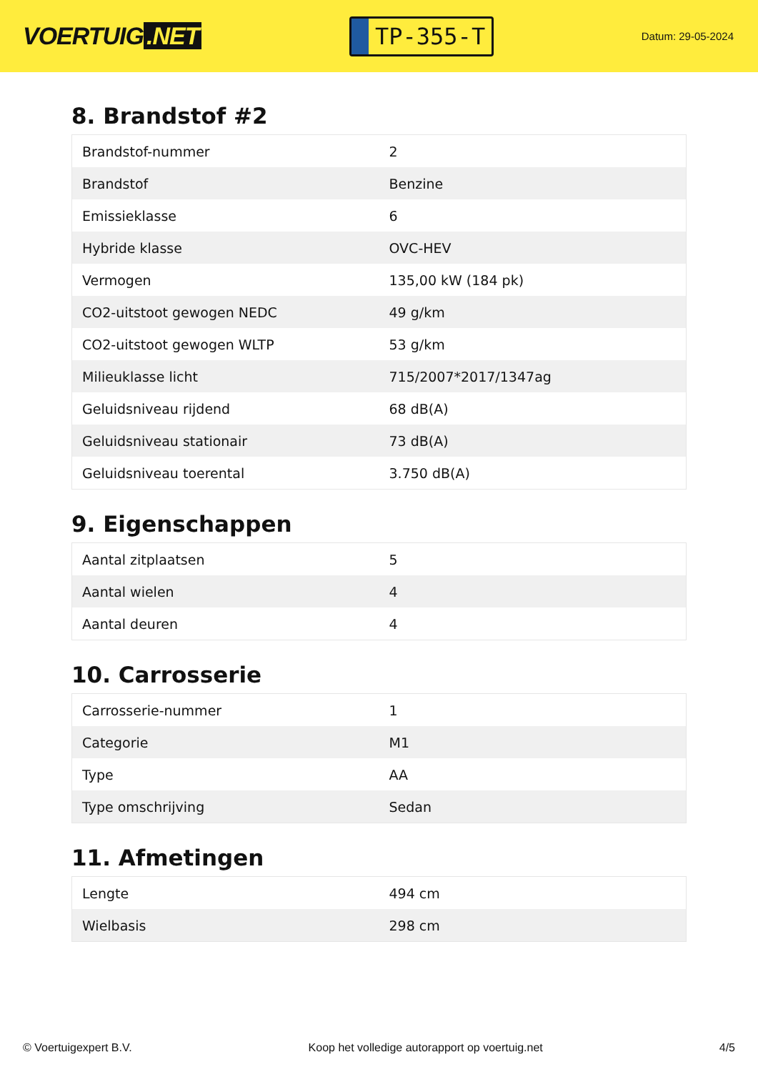VOERTUIG.NET
TP-355-T
Datum: 29-05-2024
8. Brandstof #2
| Brandstof-nummer | 2 |
| Brandstof | Benzine |
| Emissieklasse | 6 |
| Hybride klasse | OVC-HEV |
| Vermogen | 135,00 kW (184 pk) |
| CO2-uitstoot gewogen NEDC | 49 g/km |
| CO2-uitstoot gewogen WLTP | 53 g/km |
| Milieuklasse licht | 715/2007*2017/1347ag |
| Geluidsniveau rijdend | 68 dB(A) |
| Geluidsniveau stationair | 73 dB(A) |
| Geluidsniveau toerental | 3.750 dB(A) |
9. Eigenschappen
| Aantal zitplaatsen | 5 |
| Aantal wielen | 4 |
| Aantal deuren | 4 |
10. Carrosserie
| Carrosserie-nummer | 1 |
| Categorie | M1 |
| Type | AA |
| Type omschrijving | Sedan |
11. Afmetingen
| Lengte | 494 cm |
| Wielbasis | 298 cm |
© Voertuigexpert B.V. Koop het volledige autorapport op voertuig.net 4/5